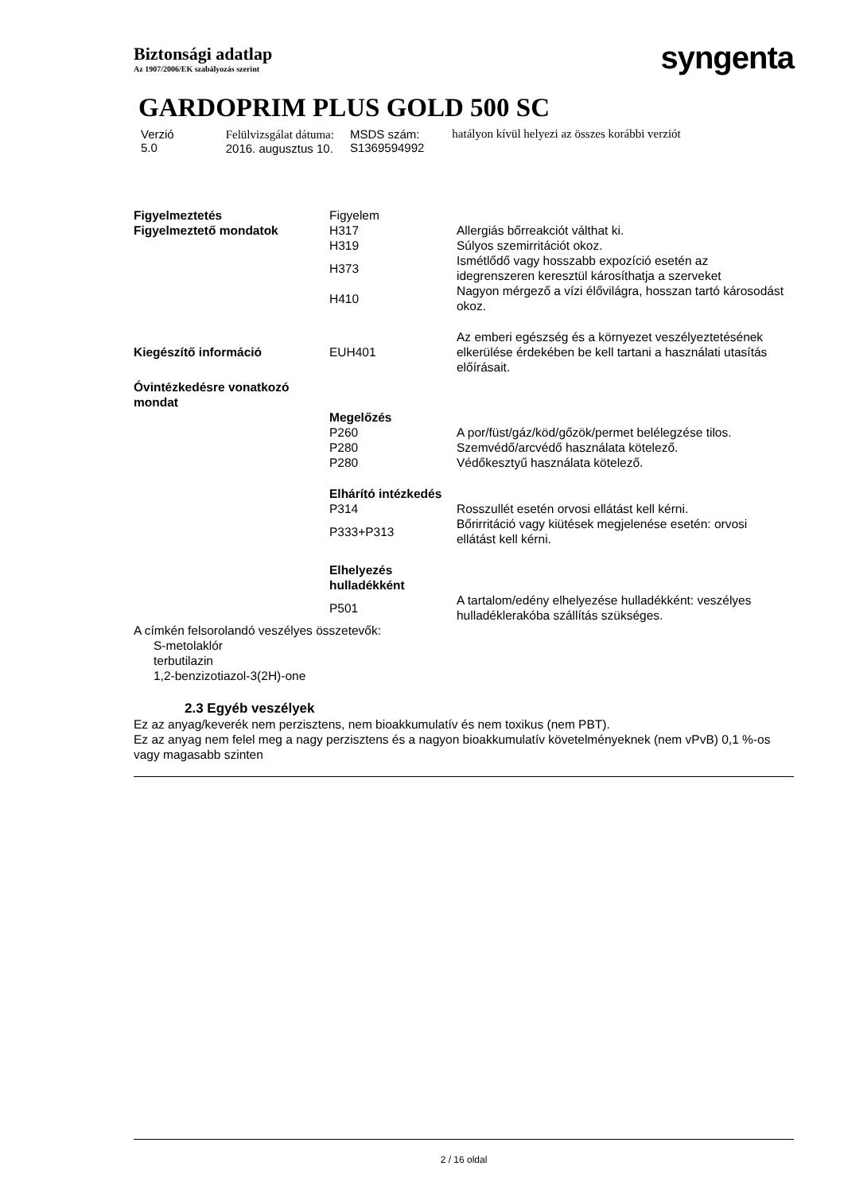Biztonsági adatlap
Az 1907/2006/EK szabályozás szerint
syngenta
GARDOPRIM PLUS GOLD 500 SC
Verzió
5.0
Felülvizsgálat dátuma:
2016. augusztus 10.
MSDS szám:
S1369594992
hatályon kívül helyezi az összes korábbi verziót
| Figyelmeztetés | Figyelem | |
| Figyelmeztető mondatok | H317 | Allergiás bőrreakciót válthat ki. |
| | H319 | Súlyos szemirritációt okoz. |
| | H373 | Ismétlődő vagy hosszabb expozíció esetén az idegrenszeren keresztül károsíthatja a szerveket |
| | H410 | Nagyon mérgező a vízi élővilágra, hosszan tartó károsodást okoz. |
| Kiegészítő információ | EUH401 | Az emberi egészség és a környezet veszélyeztetésének elkerülése érdekében be kell tartani a használati utasítás előírásait. |
| Óvintézkedésre vonatkozó mondat | | |
| | Megelőzés | |
| | P260 | A por/füst/gáz/köd/gőzök/permet belélegzése tilos. |
| | P280 | Szemvédő/arcvédő használata kötelező. |
| | P280 | Védőkesztyű használata kötelező. |
| | Elhárító intézkedés | |
| | P314 | Rosszullét esetén orvosi ellátást kell kérni. |
| | P333+P313 | Bőrirritáció vagy kiütések megjelenése esetén: orvosi ellátást kell kérni. |
| | Elhelyezés hulladékként | |
| | P501 | A tartalom/edény elhelyezése hulladékként: veszélyes hulladéklerakóba szállítás szükséges. |
A címkén felsorolandó veszélyes összetevők:
S-metolaklór
terbutilazin
1,2-benzizotiazol-3(2H)-one
2.3 Egyéb veszélyek
Ez az anyag/keverék nem perzisztens, nem bioakkumulatív és nem toxikus (nem PBT).
Ez az anyag nem felel meg a nagy perzisztens és a nagyon bioakkumulatív követelményeknek (nem vPvB) 0,1 %-os vagy magasabb szinten
2 / 16 oldal